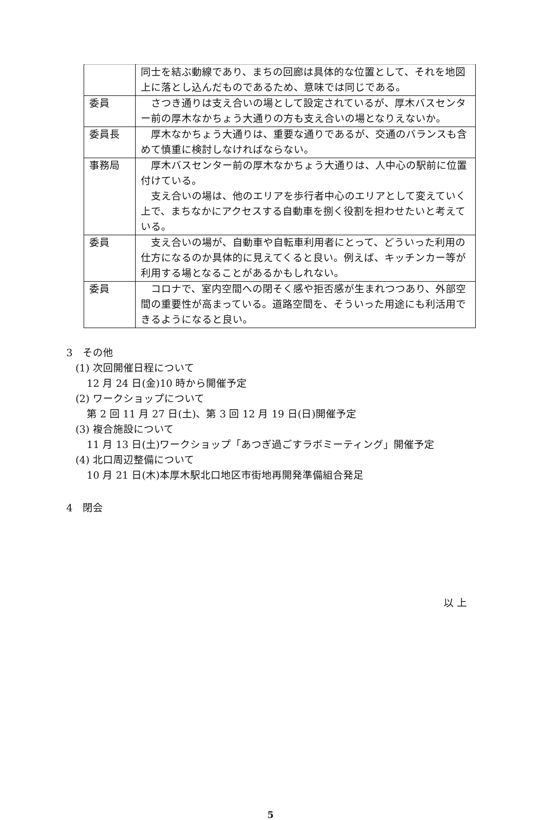| | 同士を結ぶ動線であり、まちの回廊は具体的な位置として、それを地図上に落とし込んだものであるため、意味では同じである。 |
| 委員 | さつき通りは支え合いの場として設定されているが、厚木バスセンター前の厚木なかちょう大通りの方も支え合いの場となりえないか。 |
| 委員長 | 厚木なかちょう大通りは、重要な通りであるが、交通のバランスも含めて慎重に検討しなければならない。 |
| 事務局 | 厚木バスセンター前の厚木なかちょう大通りは、人中心の駅前に位置付けている。 支え合いの場は、他のエリアを歩行者中心のエリアとして変えていく上で、まちなかにアクセスする自動車を捌く役割を担わせたいと考えている。 |
| 委員 | 支え合いの場が、自動車や自転車利用者にとって、どういった利用の仕方になるのか具体的に見えてくると良い。例えば、キッチンカー等が利用する場となることがあるかもしれない。 |
| 委員 | コロナで、室内空間への閉そく感や拒否感が生まれつつあり、外部空間の重要性が高まっている。道路空間を、そういった用途にも利活用できるようになると良い。 |
3　その他
(1) 次回開催日程について
12 月 24 日(金)10 時から開催予定
(2) ワークショップについて
第 2 回 11 月 27 日(土)、第 3 回 12 月 19 日(日)開催予定
(3) 複合施設について
11 月 13 日(土)ワークショップ「あつぎ過ごすラボミーティング」開催予定
(4) 北口周辺整備について
10 月 21 日(木)本厚木駅北口地区市街地再開発準備組合発足
4　閉会
以 上
5